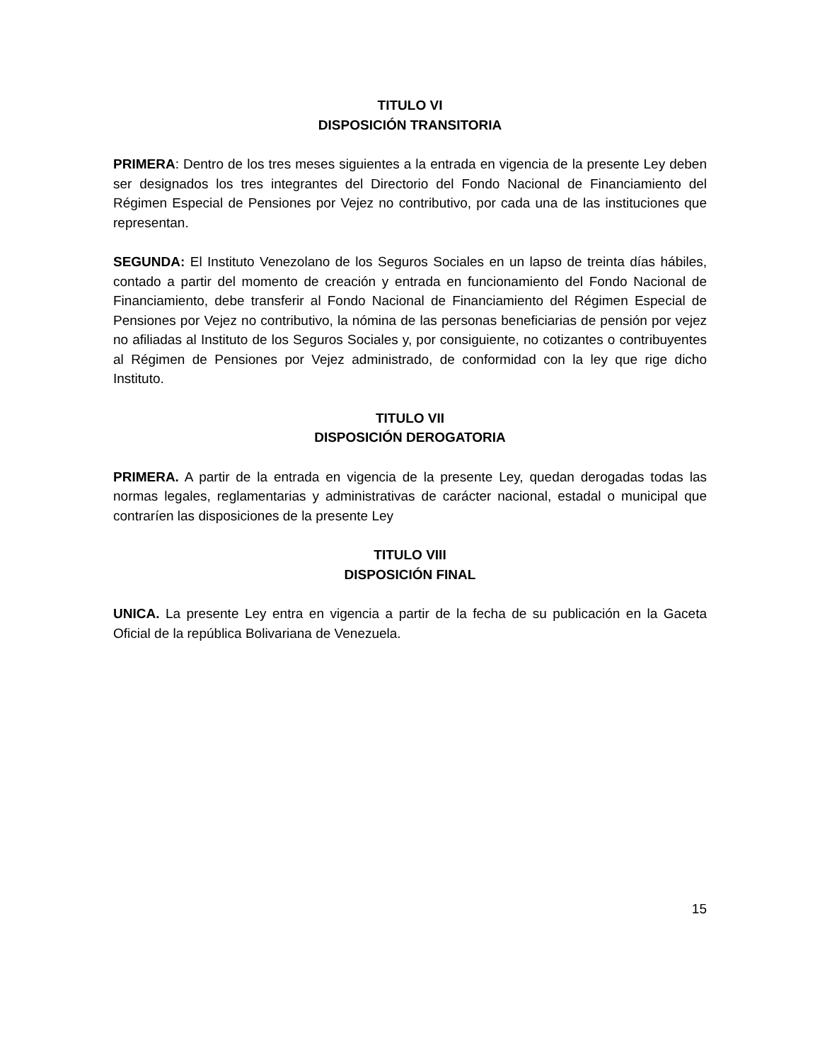TITULO VI
DISPOSICIÓN TRANSITORIA
PRIMERA: Dentro de los tres meses siguientes a la entrada en vigencia de la presente Ley deben ser designados los tres integrantes del Directorio del Fondo Nacional de Financiamiento del Régimen Especial de Pensiones por Vejez no contributivo, por cada una de las instituciones que representan.
SEGUNDA: El Instituto Venezolano de los Seguros Sociales en un lapso de treinta días hábiles, contado a partir del momento de creación y entrada en funcionamiento del Fondo Nacional de Financiamiento, debe transferir al Fondo Nacional de Financiamiento del Régimen Especial de Pensiones por Vejez no contributivo, la nómina de las personas beneficiarias de pensión por vejez no afiliadas al Instituto de los Seguros Sociales y, por consiguiente, no cotizantes o contribuyentes al Régimen de Pensiones por Vejez administrado, de conformidad con la ley que rige dicho Instituto.
TITULO VII
DISPOSICIÓN DEROGATORIA
PRIMERA. A partir de la entrada en vigencia de la presente Ley, quedan derogadas todas las normas legales, reglamentarias y administrativas de carácter nacional, estadal o municipal que contraríen las disposiciones de la presente Ley
TITULO VIII
DISPOSICIÓN FINAL
UNICA. La presente Ley entra en vigencia a partir de la fecha de su publicación en la Gaceta Oficial de la república Bolivariana de Venezuela.
15